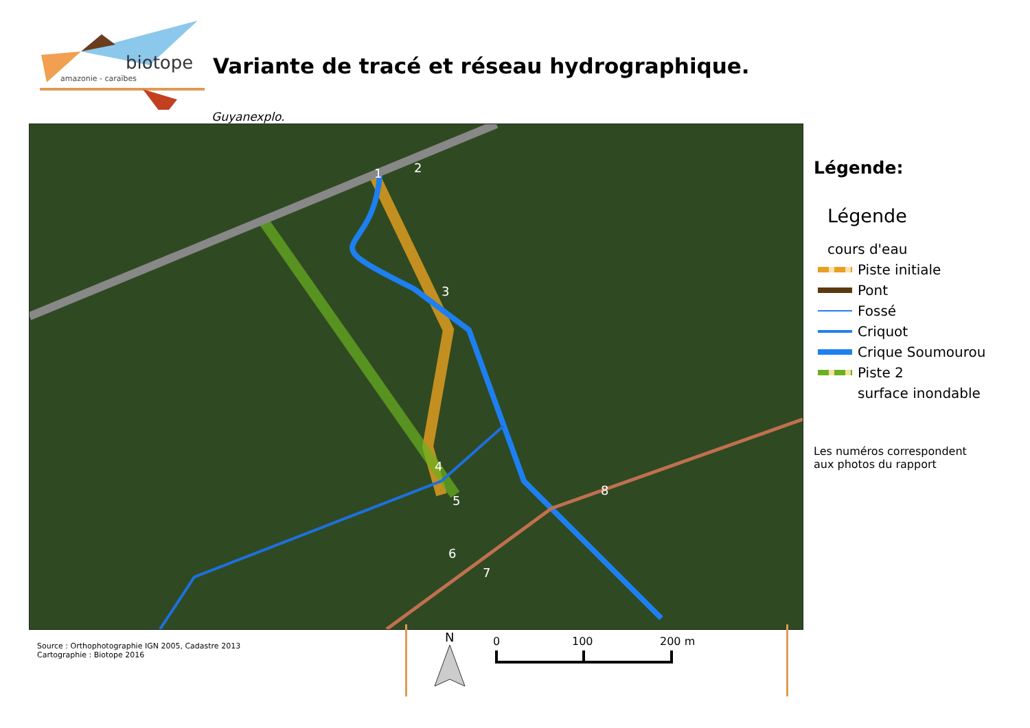biotope
amazonie - caraïbes
Variante de tracé et réseau hydrographique.
Guyanexplo.
1
2
3
4
5
6
7
8
Légende:
Légende
cours d'eau
Piste initiale
Pont
Fossé
Criquot
Crique Soumourou
Piste 2
surface inondable
Les numéros correspondent
aux photos du rapport
Source : Orthophotographie IGN 2005, Cadastre 2013
Cartographie : Biotope 2016
N
0
100
200 m